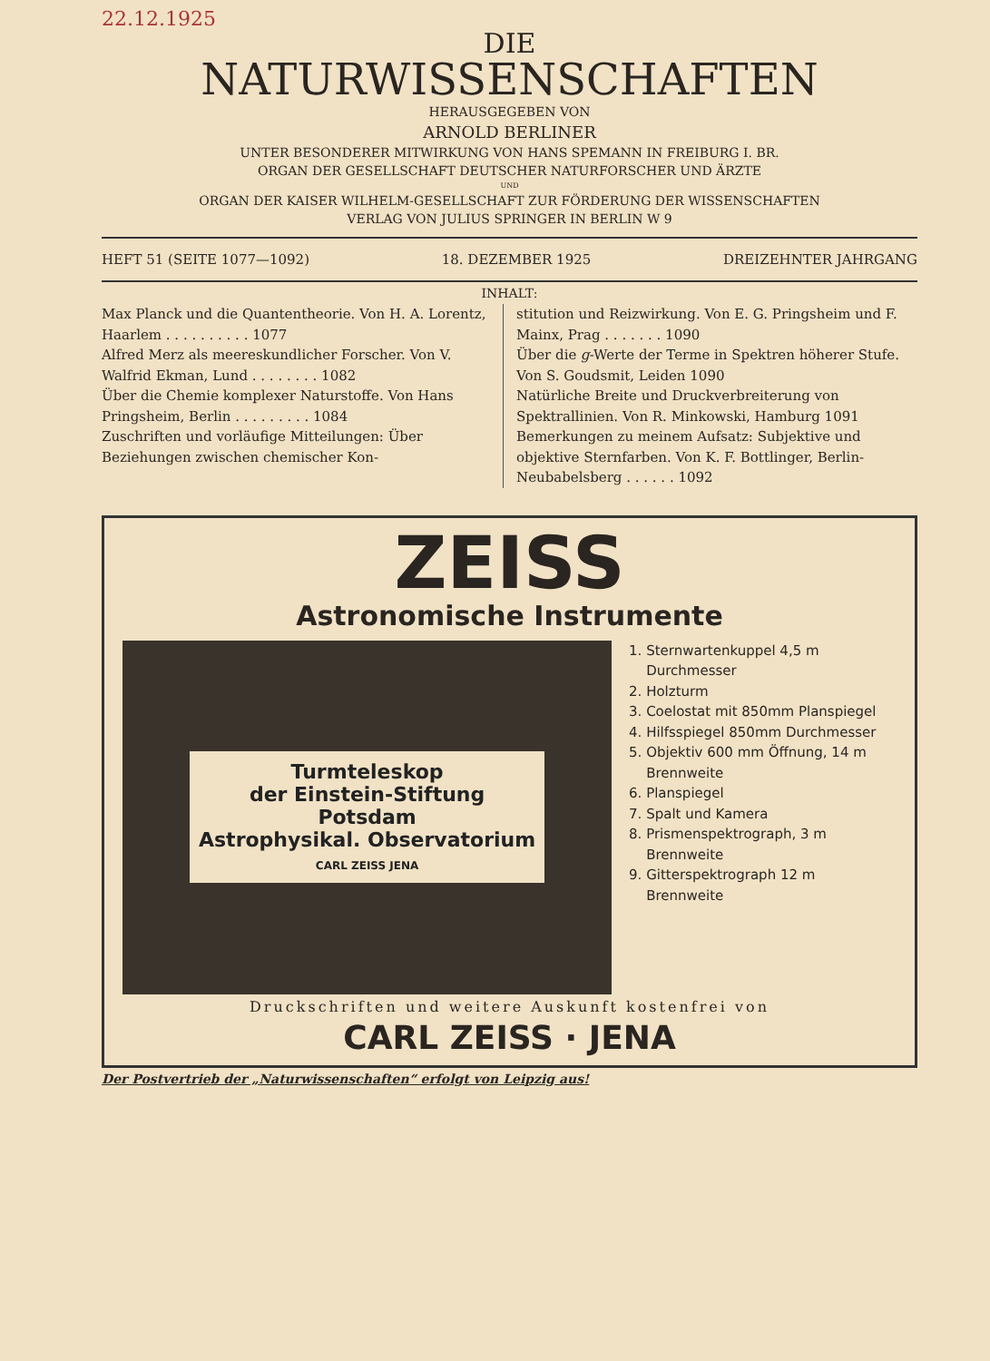22.12.1925
DIE
NATURWISSENSCHAFTEN
HERAUSGEGEBEN VON
ARNOLD BERLINER
UNTER BESONDERER MITWIRKUNG VON HANS SPEMANN IN FREIBURG I. BR.
ORGAN DER GESELLSCHAFT DEUTSCHER NATURFORSCHER UND ÄRZTE
UND
ORGAN DER KAISER WILHELM-GESELLSCHAFT ZUR FÖRDERUNG DER WISSENSCHAFTEN
VERLAG VON JULIUS SPRINGER IN BERLIN W 9
HEFT 51 (SEITE 1077—1092) 18. DEZEMBER 1925 DREIZEHNTER JAHRGANG
INHALT:
Max Planck und die Quantentheorie. Von H. A. Lorentz, Haarlem . . . . . . . . . . 1077
Alfred Merz als meereskundlicher Forscher. Von V. Walfrid Ekman, Lund . . . . . . . . 1082
Über die Chemie komplexer Naturstoffe. Von Hans Pringsheim, Berlin . . . . . . . . . 1084
Zuschriften und vorläufige Mitteilungen: Über Beziehungen zwischen chemischer Kon-
stitution und Reizwirkung. Von E. G. Pringsheim und F. Mainx, Prag . . . . . . . 1090
Über die g-Werte der Terme in Spektren höherer Stufe. Von S. Goudsmit, Leiden 1090
Natürliche Breite und Druckverbreiterung von Spektrallinien. Von R. Minkowski, Hamburg 1091
Bemerkungen zu meinem Aufsatz: Subjektive und objektive Sternfarben. Von K. F. Bottlinger, Berlin-Neubabelsberg . . . . . . 1092
ZEISS
Astronomische Instrumente
Turmteleskop
der Einstein-Stiftung
Potsdam
Astrophysikal. Observatorium
CARL ZEISS JENA
1. Sternwartenkuppel 4,5 m Durchmesser
2. Holzturm
3. Coelostat mit 850mm Planspiegel
4. Hilfsspiegel 850mm Durchmesser
5. Objektiv 600 mm Öffnung, 14 m Brennweite
6. Planspiegel
7. Spalt und Kamera
8. Prismenspektrograph, 3 m Brennweite
9. Gitterspektrograph 12 m Brennweite
Druckschriften und weitere Auskunft kostenfrei von
CARL ZEISS · JENA
Der Postvertrieb der „Naturwissenschaften“ erfolgt von Leipzig aus!